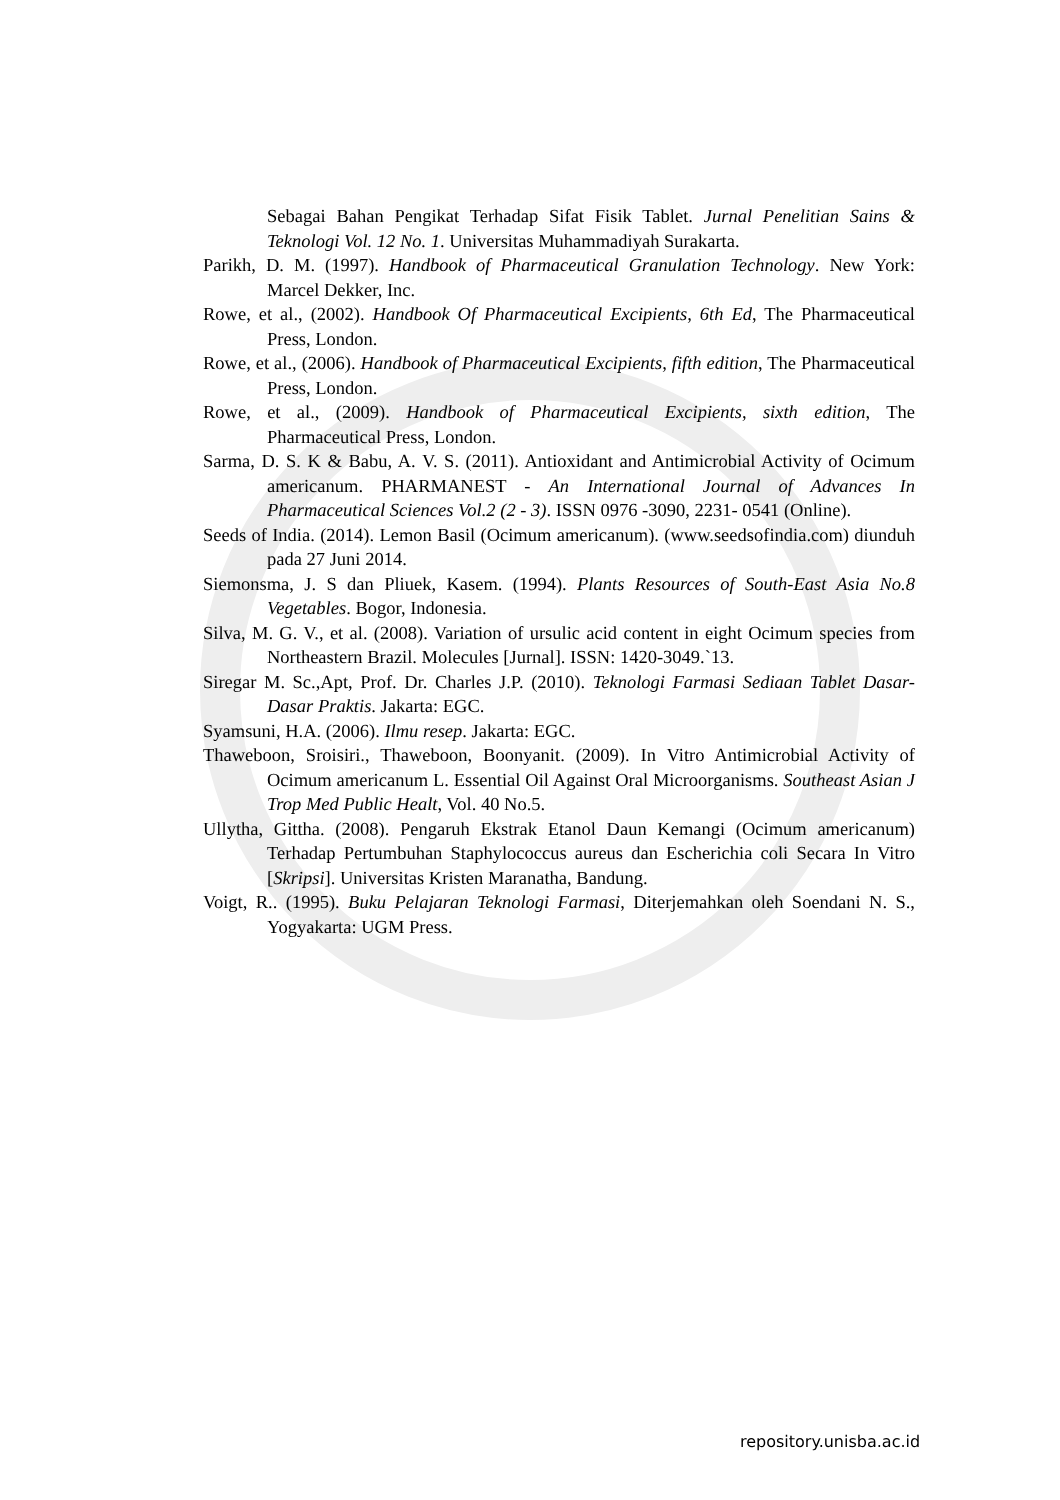Sebagai Bahan Pengikat Terhadap Sifat Fisik Tablet. Jurnal Penelitian Sains & Teknologi Vol. 12 No. 1. Universitas Muhammadiyah Surakarta.
Parikh, D. M. (1997). Handbook of Pharmaceutical Granulation Technology. New York: Marcel Dekker, Inc.
Rowe, et al., (2002). Handbook Of Pharmaceutical Excipients, 6th Ed, The Pharmaceutical Press, London.
Rowe, et al., (2006). Handbook of Pharmaceutical Excipients, fifth edition, The Pharmaceutical Press, London.
Rowe, et al., (2009). Handbook of Pharmaceutical Excipients, sixth edition, The Pharmaceutical Press, London.
Sarma, D. S. K & Babu, A. V. S. (2011). Antioxidant and Antimicrobial Activity of Ocimum americanum. PHARMANEST - An International Journal of Advances In Pharmaceutical Sciences Vol.2 (2 - 3). ISSN 0976 -3090, 2231- 0541 (Online).
Seeds of India. (2014). Lemon Basil (Ocimum americanum). (www.seedsofindia.com) diunduh pada 27 Juni 2014.
Siemonsma, J. S dan Pliuek, Kasem. (1994). Plants Resources of South-East Asia No.8 Vegetables. Bogor, Indonesia.
Silva, M. G. V., et al. (2008). Variation of ursulic acid content in eight Ocimum species from Northeastern Brazil. Molecules [Jurnal]. ISSN: 1420-3049.`13.
Siregar M. Sc.,Apt, Prof. Dr. Charles J.P. (2010). Teknologi Farmasi Sediaan Tablet Dasar-Dasar Praktis. Jakarta: EGC.
Syamsuni, H.A. (2006). Ilmu resep. Jakarta: EGC.
Thaweboon, Sroisiri., Thaweboon, Boonyanit. (2009). In Vitro Antimicrobial Activity of Ocimum americanum L. Essential Oil Against Oral Microorganisms. Southeast Asian J Trop Med Public Healt, Vol. 40 No.5.
Ullytha, Gittha. (2008). Pengaruh Ekstrak Etanol Daun Kemangi (Ocimum americanum) Terhadap Pertumbuhan Staphylococcus aureus dan Escherichia coli Secara In Vitro [Skripsi]. Universitas Kristen Maranatha, Bandung.
Voigt, R.. (1995). Buku Pelajaran Teknologi Farmasi, Diterjemahkan oleh Soendani N. S., Yogyakarta: UGM Press.
repository.unisba.ac.id